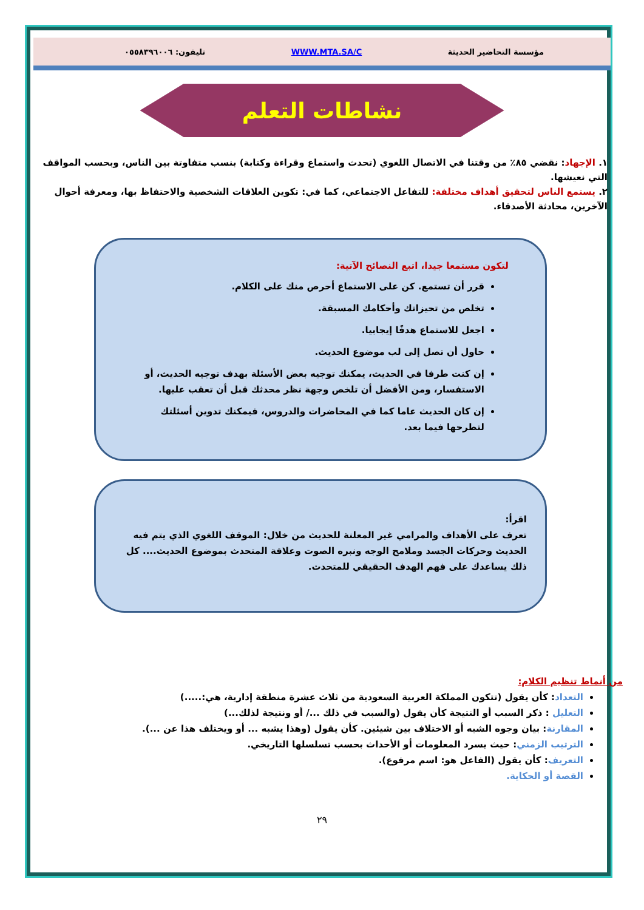مؤسسة التحاضير الحديثة WWW.MTA.SA/C تليفون: ٠٥٥٨٣٩٦٠٠٦
نشاطات التعلم
١. الإجهاد: نقضي ٨٥٪ من وقتنا في الاتصال اللغوي (تحدث واستماع وقراءة وكتابة) بنسب متفاوتة بين الناس، وبحسب المواقف التي نعيشها.
٢. يستمع الناس لتحقيق أهداف مختلفة: للتفاعل الاجتماعي، كما في: تكوين العلاقات الشخصية والاحتفاظ بها، ومعرفة أحوال الآخرين، محادثة الأصدقاء.
لتكون مستمعا جيدا، اتبع النصائح الآتية:
قرر أن تستمع. كن على الاستماع أحرص منك على الكلام.
تخلص من تحيزاتك وأحكامك المسبقة.
اجعل للاستماع هدفًا إيجابيا.
حاول أن تصل إلى لب موضوع الحديث.
إن كنت طرفا في الحديث، يمكنك توجيه بعض الأسئلة بهدف توجيه الحديث، أو الاستفسار، ومن الأفضل أن تلخص وجهة نظر محدثك قبل أن تعقب عليها.
إن كان الحديث عاما كما في المحاضرات والدروس، فيمكنك تدوين أسئلتك لتطرحها فيما بعد.
اقرأ:
تعرف على الأهداف والمرامي غير المعلنة للحديث من خلال: الموقف اللغوي الذي يتم فيه الحديث وحركات الجسد وملامح الوجه ونبره الصوت وعلاقة المتحدث بموضوع الحديث.... كل ذلك يساعدك على فهم الهدف الحقيقي للمتحدث.
من أنماط تنظيم الكلام:
التعداد: كأن يقول (تتكون المملكة العربية السعودية من ثلاث عشرة منطقة إدارية، هي:.....)
التعليل : ذكر السبب أو النتيجة كأن يقول (والسبب في ذلك .../ أو ونتيجة لذلك...)
المقارنة: بيان وجوه الشبه أو الاختلاف بين شيئين. كأن يقول (وهذا يشبه ... أو ويختلف هذا عن ...).
الترتيب الزمني: حيث يسرد المعلومات أو الأحداث بحسب تسلسلها التاريخي.
التعريف: كأن يقول (الفاعل هو: اسم مرفوع).
القصة أو الحكاية.
٢٩